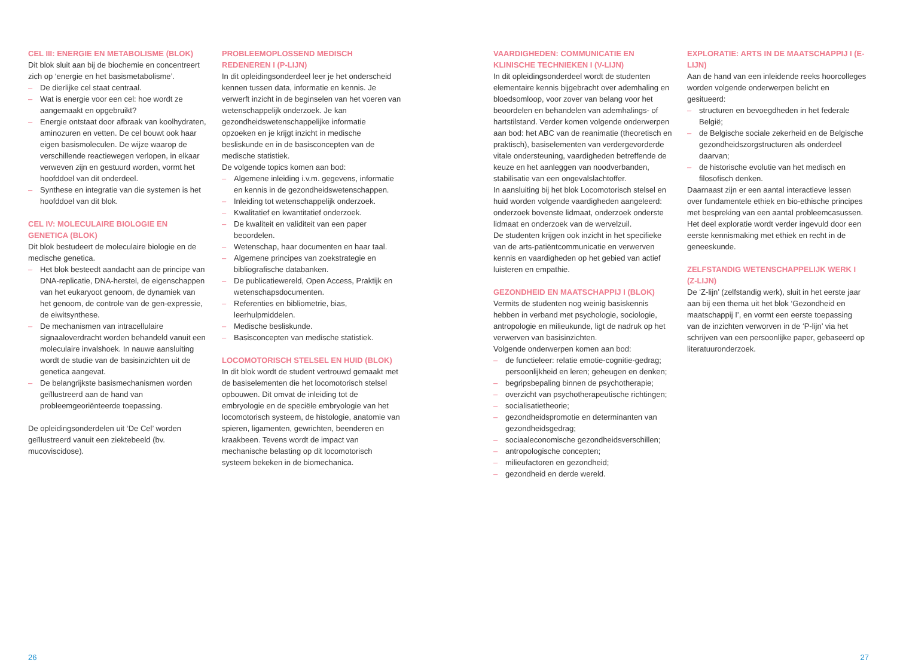CEL III: ENERGIE EN METABOLISME (BLOK)
Dit blok sluit aan bij de biochemie en concentreert zich op ‘energie en het basismetabolisme’.
– De dierlijke cel staat centraal.
– Wat is energie voor een cel: hoe wordt ze aangemaakt en opgebruikt?
– Energie ontstaat door afbraak van koolhydraten, aminozuren en vetten. De cel bouwt ook haar eigen basismoleculen. De wijze waarop de verschillende reactiewegen verlopen, in elkaar verweven zijn en gestuurd worden, vormt het hoofddoel van dit onderdeel.
– Synthese en integratie van die systemen is het hoofddoel van dit blok.
CEL IV: MOLECULAIRE BIOLOGIE EN GENETICA (BLOK)
Dit blok bestudeert de moleculaire biologie en de medische genetica.
– Het blok besteedt aandacht aan de principe van DNA-replicatie, DNA-herstel, de eigenschappen van het eukaryoot genoom, de dynamiek van het genoom, de controle van de gen-expressie, de eiwitsynthese.
– De mechanismen van intracellulaire signaaloverdracht worden behandeld vanuit een moleculaire invalshoek. In nauwe aansluiting wordt de studie van de basisinzichten uit de genetica aangevat.
– De belangrijkste basismechanismen worden geïllustreerd aan de hand van probleemgeoriënteerde toepassing.
De opleidingsonderdelen uit ‘De Cel’ worden geïllustreerd vanuit een ziektebeeld (bv. mucoviscidose).
PROBLEEMOPLOSSEND MEDISCH REDENEREN I (P-LIJN)
In dit opleidingsonderdeel leer je het onderscheid kennen tussen data, informatie en kennis. Je verwerft inzicht in de beginselen van het voeren van wetenschappelijk onderzoek. Je kan gezondheidswetenschappelijke informatie opzoeken en je krijgt inzicht in medische besliskunde en in de basisconcepten van de medische statistiek.
De volgende topics komen aan bod:
– Algemene inleiding i.v.m. gegevens, informatie en kennis in de gezondheidswetenschappen.
– Inleiding tot wetenschappelijk onderzoek.
– Kwalitatief en kwantitatief onderzoek.
– De kwaliteit en validiteit van een paper beoordelen.
– Wetenschap, haar documenten en haar taal.
– Algemene principes van zoekstrategie en bibliografische databanken.
– De publicatiewereld, Open Access, Praktijk en wetenschapsdocumenten.
– Referenties en bibliometrie, bias, leerhulpmiddelen.
– Medische besliskunde.
– Basisconcepten van medische statistiek.
LOCOMOTORISCH STELSEL EN HUID (BLOK)
In dit blok wordt de student vertrouwd gemaakt met de basiselementen die het locomotorisch stelsel opbouwen. Dit omvat de inleiding tot de embryologie en de speciële embryologie van het locomotorisch systeem, de histologie, anatomie van spieren, ligamenten, gewrichten, beenderen en kraakbeen. Tevens wordt de impact van mechanische belasting op dit locomotorisch systeem bekeken in de biomechanica.
VAARDIGHEDEN: COMMUNICATIE EN KLINISCHE TECHNIEKEN I (V-LIJN)
In dit opleidingsonderdeel wordt de studenten elementaire kennis bijgebracht over ademhaling en bloedsomloop, voor zover van belang voor het beoordelen en behandelen van ademhalings- of hartstilstand. Verder komen volgende onderwerpen aan bod: het ABC van de reanimatie (theoretisch en praktisch), basiselementen van verdergevorderde vitale ondersteuning, vaardigheden betreffende de keuze en het aanleggen van noodverbanden, stabilisatie van een ongevalslachtoffer.
In aansluiting bij het blok Locomotorisch stelsel en huid worden volgende vaardigheden aangeleerd: onderzoek bovenste lidmaat, onderzoek onderste lidmaat en onderzoek van de wervelzuil.
De studenten krijgen ook inzicht in het specifieke van de arts-patiëntcommunicatie en verwerven kennis en vaardigheden op het gebied van actief luisteren en empathie.
GEZONDHEID EN MAATSCHAPPIJ I (BLOK)
Vermits de studenten nog weinig basiskennis hebben in verband met psychologie, sociologie, antropologie en milieukunde, ligt de nadruk op het verwerven van basisinzichten.
Volgende onderwerpen komen aan bod:
– de functieleer: relatie emotie-cognitie-gedrag; persoonlijkheid en leren; geheugen en denken;
– begripsbepaling binnen de psychotherapie;
– overzicht van psychotherapeutische richtingen;
– socialisatietheorie;
– gezondheidspromotie en determinanten van gezondheidsgedrag;
– sociaaleconomische gezondheidsverschillen;
– antropologische concepten;
– milieufactoren en gezondheid;
– gezondheid en derde wereld.
EXPLORATIE: ARTS IN DE MAATSCHAPPIJ I (E-LIJN)
Aan de hand van een inleidende reeks hoorcolleges worden volgende onderwerpen belicht en gesitueerd:
– structuren en bevoegdheden in het federale België;
– de Belgische sociale zekerheid en de Belgische gezondheidszorgstructuren als onderdeel daarvan;
– de historische evolutie van het medisch en filosofisch denken.
Daarnaast zijn er een aantal interactieve lessen over fundamentele ethiek en bio-ethische principes met bespreking van een aantal probleemcasussen. Het deel exploratie wordt verder ingevuld door een eerste kennismaking met ethiek en recht in de geneeskunde.
ZELFSTANDIG WETENSCHAPPELIJK WERK I (Z-LIJN)
De ‘Z-lijn’ (zelfstandig werk), sluit in het eerste jaar aan bij een thema uit het blok ‘Gezondheid en maatschappij I’, en vormt een eerste toepassing van de inzichten verworven in de ‘P-lijn’ via het schrijven van een persoonlijke paper, gebaseerd op literatuuronderzoek.
26 27